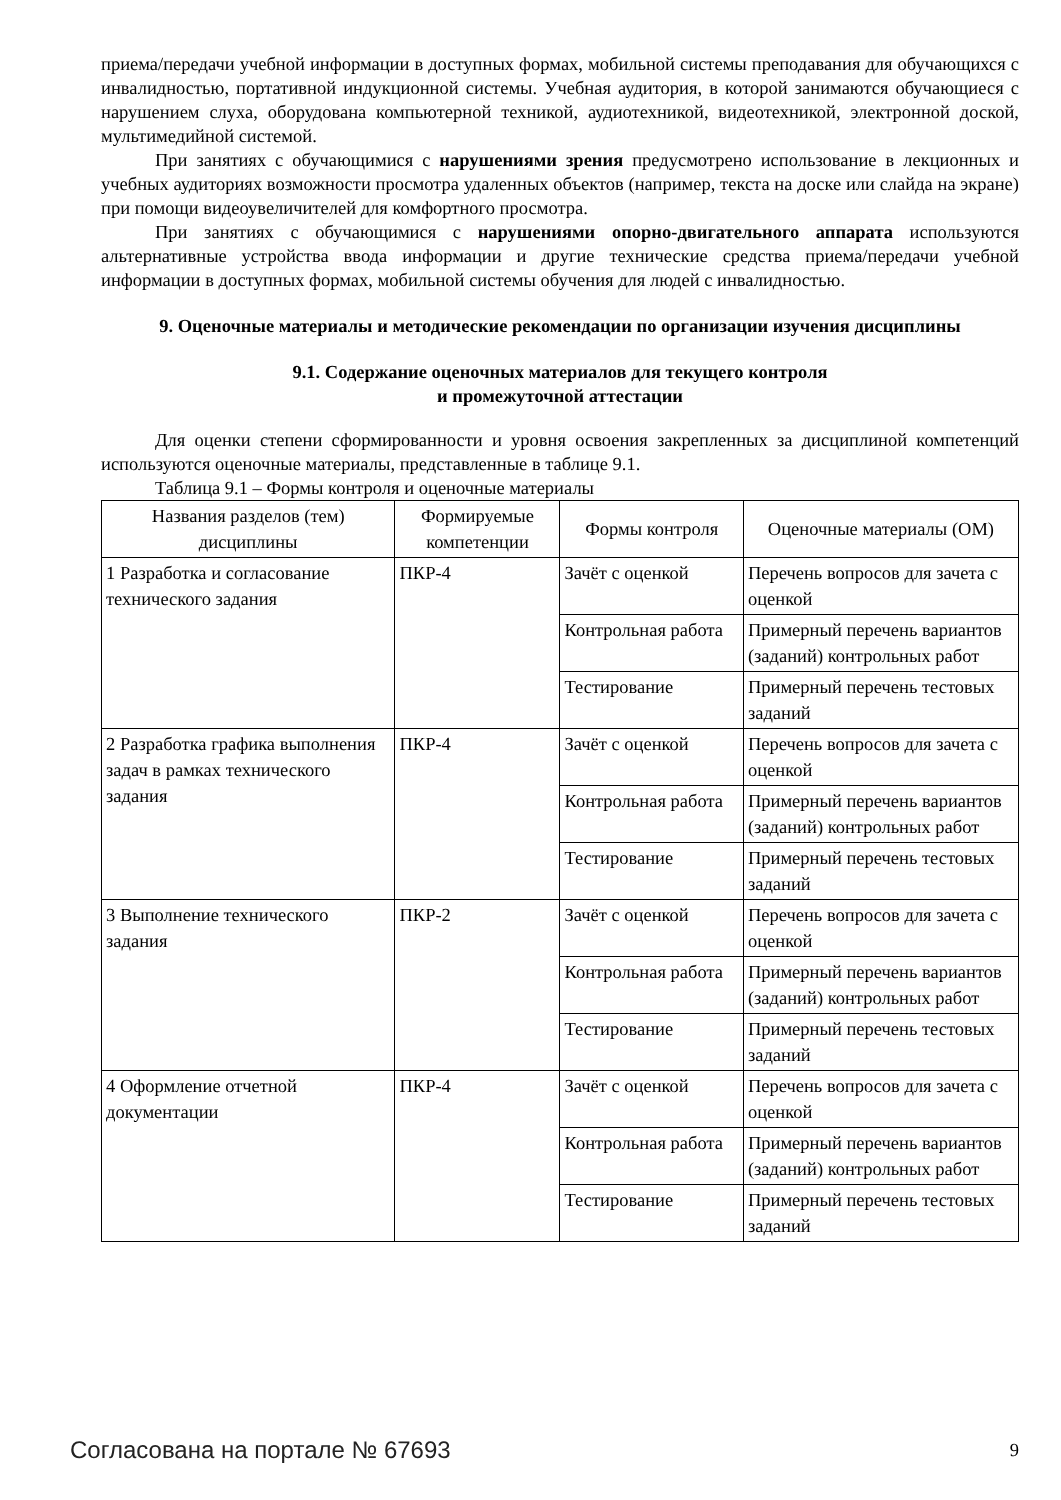приема/передачи учебной информации в доступных формах, мобильной системы преподавания для обучающихся с инвалидностью, портативной индукционной системы. Учебная аудитория, в которой занимаются обучающиеся с нарушением слуха, оборудована компьютерной техникой, аудиотехникой, видеотехникой, электронной доской, мультимедийной системой.
При занятиях с обучающимися с нарушениями зрения предусмотрено использование в лекционных и учебных аудиториях возможности просмотра удаленных объектов (например, текста на доске или слайда на экране) при помощи видеоувеличителей для комфортного просмотра.
При занятиях с обучающимися с нарушениями опорно-двигательного аппарата используются альтернативные устройства ввода информации и другие технические средства приема/передачи учебной информации в доступных формах, мобильной системы обучения для людей с инвалидностью.
9. Оценочные материалы и методические рекомендации по организации изучения дисциплины
9.1. Содержание оценочных материалов для текущего контроля
и промежуточной аттестации
Для оценки степени сформированности и уровня освоения закрепленных за дисциплиной компетенций используются оценочные материалы, представленные в таблице 9.1.
Таблица 9.1 – Формы контроля и оценочные материалы
| Названия разделов (тем) дисциплины | Формируемые компетенции | Формы контроля | Оценочные материалы (ОМ) |
| --- | --- | --- | --- |
| 1 Разработка и согласование технического задания | ПКР-4 | Зачёт с оценкой | Перечень вопросов для зачета с оценкой |
| | | Контрольная работа | Примерный перечень вариантов (заданий) контрольных работ |
| | | Тестирование | Примерный перечень тестовых заданий |
| 2 Разработка графика выполнения задач в рамках технического задания | ПКР-4 | Зачёт с оценкой | Перечень вопросов для зачета с оценкой |
| | | Контрольная работа | Примерный перечень вариантов (заданий) контрольных работ |
| | | Тестирование | Примерный перечень тестовых заданий |
| 3 Выполнение технического задания | ПКР-2 | Зачёт с оценкой | Перечень вопросов для зачета с оценкой |
| | | Контрольная работа | Примерный перечень вариантов (заданий) контрольных работ |
| | | Тестирование | Примерный перечень тестовых заданий |
| 4 Оформление отчетной документации | ПКР-4 | Зачёт с оценкой | Перечень вопросов для зачета с оценкой |
| | | Контрольная работа | Примерный перечень вариантов (заданий) контрольных работ |
| | | Тестирование | Примерный перечень тестовых заданий |
Согласована на портале № 67693 9